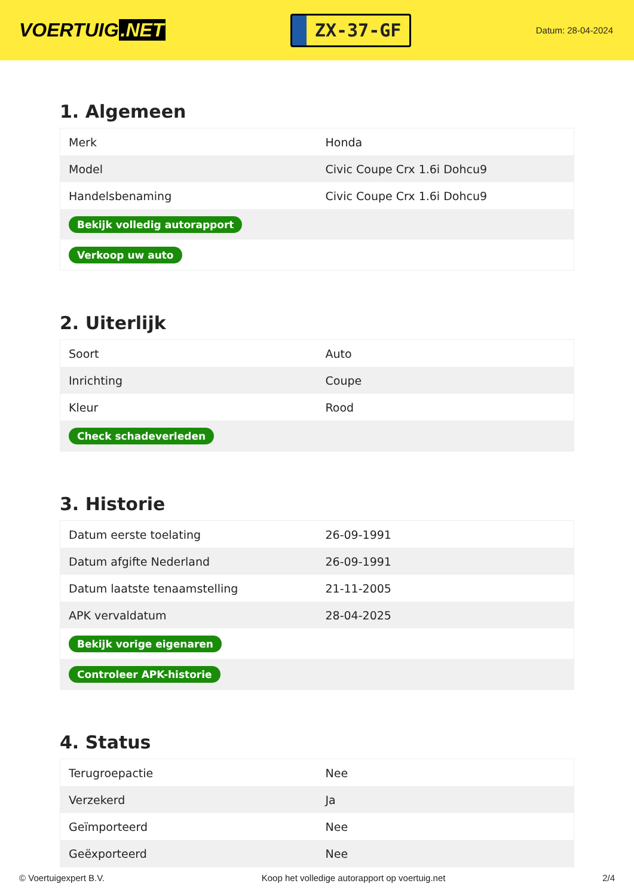VOERTUIG.NET
ZX-37-GF
Datum: 28-04-2024
1. Algemeen
| Merk | Honda |
| Model | Civic Coupe Crx 1.6i Dohcu9 |
| Handelsbenaming | Civic Coupe Crx 1.6i Dohcu9 |
| Bekijk volledig autorapport | |
| Verkoop uw auto | |
2. Uiterlijk
| Soort | Auto |
| Inrichting | Coupe |
| Kleur | Rood |
| Check schadeverleden | |
3. Historie
| Datum eerste toelating | 26-09-1991 |
| Datum afgifte Nederland | 26-09-1991 |
| Datum laatste tenaamstelling | 21-11-2005 |
| APK vervaldatum | 28-04-2025 |
| Bekijk vorige eigenaren | |
| Controleer APK-historie | |
4. Status
| Terugroepactie | Nee |
| Verzekerd | Ja |
| Geïmporteerd | Nee |
| Geëxporteerd | Nee |
© Voertuigexpert B.V. Koop het volledige autorapport op voertuig.net 2/4